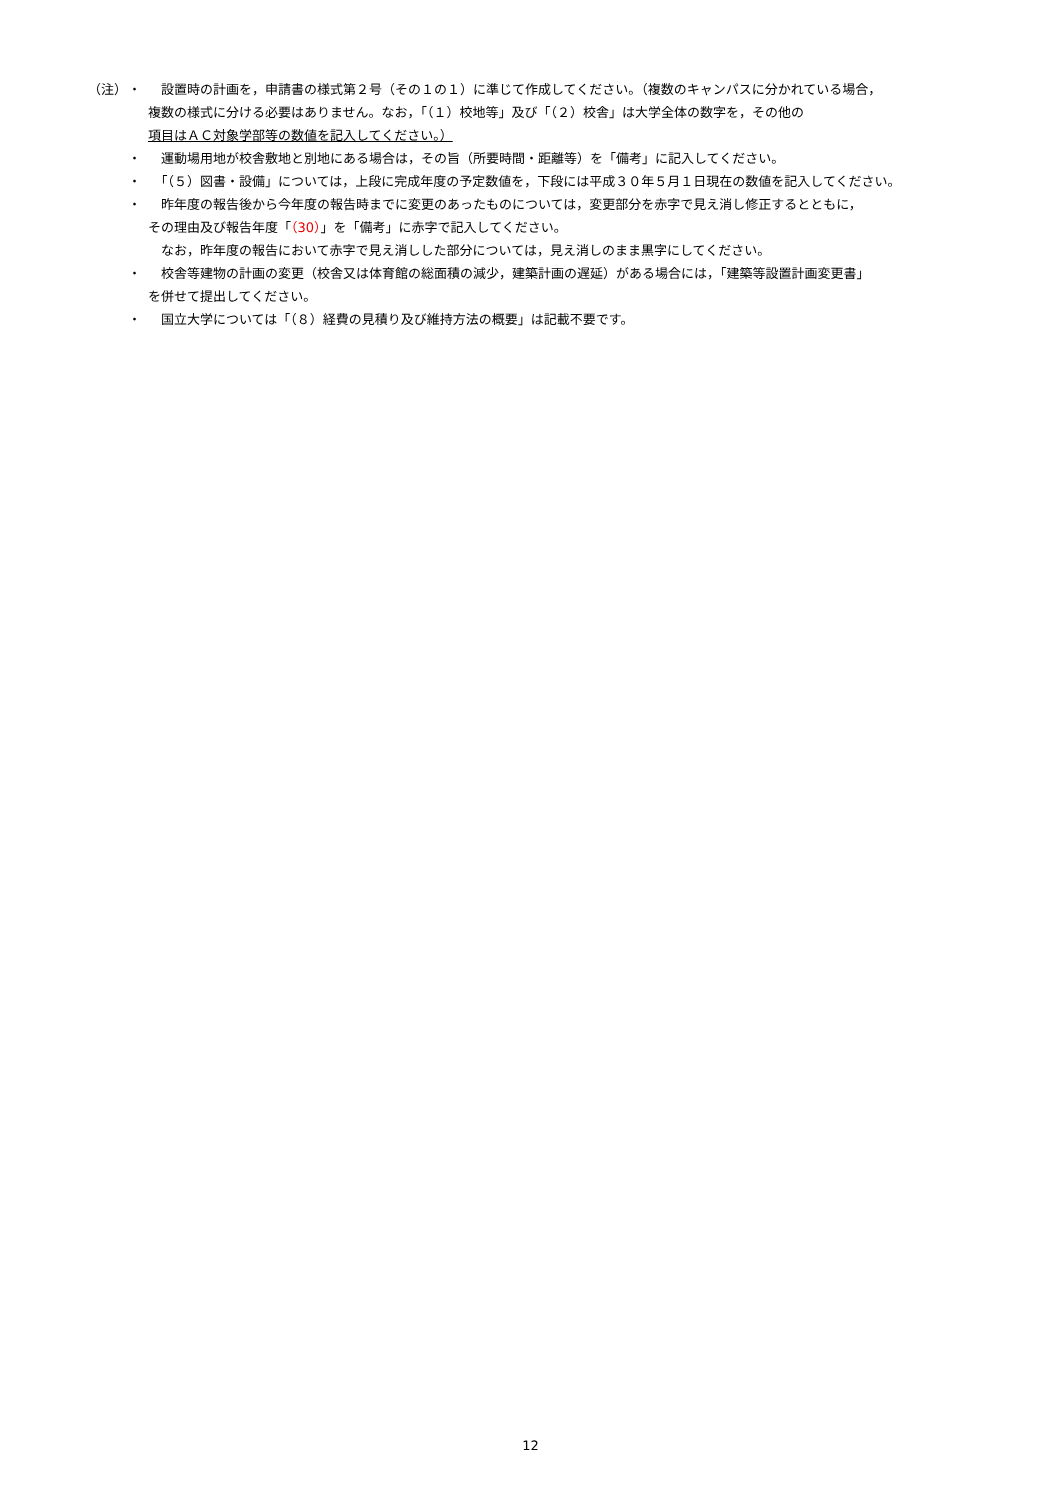（注） ・　設置時の計画を，申請書の様式第２号（その１の１）に準じて作成してください。（複数のキャンパスに分かれている場合，
複数の様式に分ける必要はありません。なお，「（１）校地等」及び「（２）校舎」は大学全体の数字を，その他の
項目はＡＣ対象学部等の数値を記入してください。）
・　運動場用地が校舎敷地と別地にある場合は，その旨（所要時間・距離等）を「備考」に記入してください。
・　「（５）図書・設備」については，上段に完成年度の予定数値を，下段には平成３０年５月１日現在の数値を記入してください。
・　昨年度の報告後から今年度の報告時までに変更のあったものについては，変更部分を赤字で見え消し修正するとともに，
その理由及び報告年度「（30）」を「備考」に赤字で記入してください。
　なお，昨年度の報告において赤字で見え消しした部分については，見え消しのまま黒字にしてください。
・　校舎等建物の計画の変更（校舎又は体育館の総面積の減少，建築計画の遅延）がある場合には，「建築等設置計画変更書」
を併せて提出してください。
・　国立大学については「（８）経費の見積り及び維持方法の概要」は記載不要です。
12